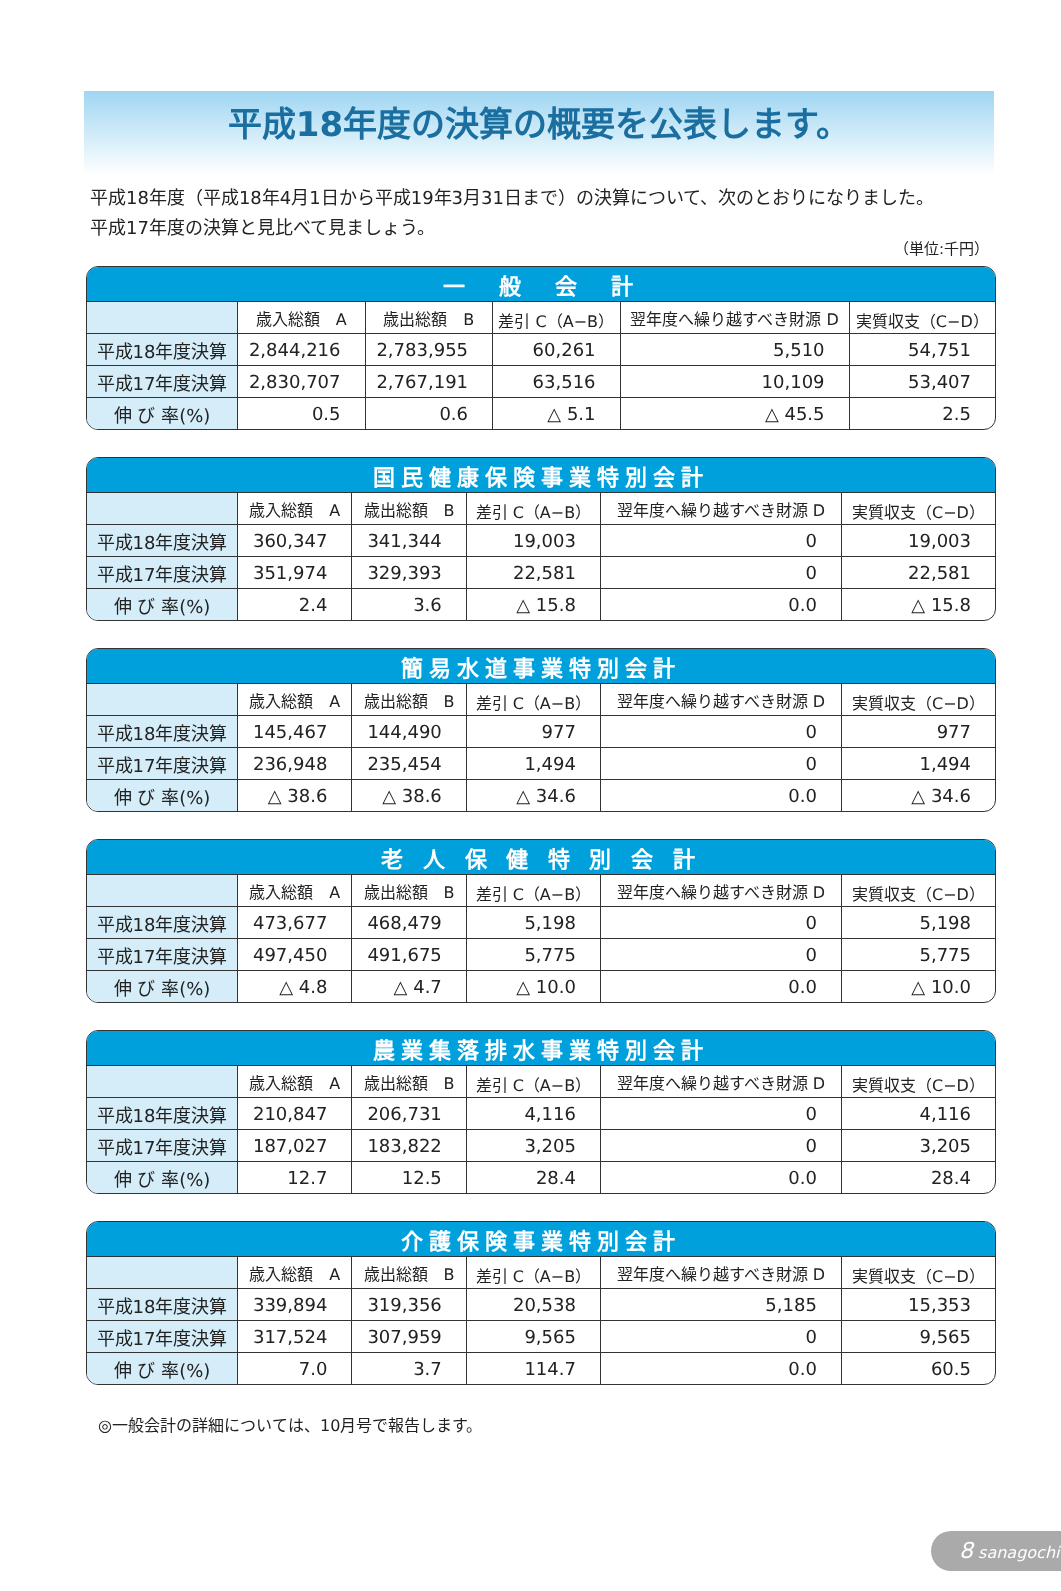平成18年度の決算の概要を公表します。
平成18年度（平成18年4月1日から平成19年3月31日まで）の決算について、次のとおりになりました。
平成17年度の決算と見比べて見ましょう。
（単位:千円）
| 一 般 会 計 | | | | | |
| --- | --- | --- | --- | --- | --- |
| | 歳入総額 A | 歳出総額 B | 差引 C（A−B） | 翌年度へ繰り越すべき財源 D | 実質収支（C−D） |
| 平成18年度決算 | 2,844,216 | 2,783,955 | 60,261 | 5,510 | 54,751 |
| 平成17年度決算 | 2,830,707 | 2,767,191 | 63,516 | 10,109 | 53,407 |
| 伸 び 率(%) | 0.5 | 0.6 | △ 5.1 | △ 45.5 | 2.5 |
| 国民健康保険事業特別会計 | | | | | |
| --- | --- | --- | --- | --- | --- |
| | 歳入総額 A | 歳出総額 B | 差引 C（A−B） | 翌年度へ繰り越すべき財源 D | 実質収支（C−D） |
| 平成18年度決算 | 360,347 | 341,344 | 19,003 | 0 | 19,003 |
| 平成17年度決算 | 351,974 | 329,393 | 22,581 | 0 | 22,581 |
| 伸 び 率(%) | 2.4 | 3.6 | △ 15.8 | 0.0 | △ 15.8 |
| 簡易水道事業特別会計 | | | | | |
| --- | --- | --- | --- | --- | --- |
| | 歳入総額 A | 歳出総額 B | 差引 C（A−B） | 翌年度へ繰り越すべき財源 D | 実質収支（C−D） |
| 平成18年度決算 | 145,467 | 144,490 | 977 | 0 | 977 |
| 平成17年度決算 | 236,948 | 235,454 | 1,494 | 0 | 1,494 |
| 伸 び 率(%) | △ 38.6 | △ 38.6 | △ 34.6 | 0.0 | △ 34.6 |
| 老 人 保 健 特 別 会 計 | | | | | |
| --- | --- | --- | --- | --- | --- |
| | 歳入総額 A | 歳出総額 B | 差引 C（A−B） | 翌年度へ繰り越すべき財源 D | 実質収支（C−D） |
| 平成18年度決算 | 473,677 | 468,479 | 5,198 | 0 | 5,198 |
| 平成17年度決算 | 497,450 | 491,675 | 5,775 | 0 | 5,775 |
| 伸 び 率(%) | △ 4.8 | △ 4.7 | △ 10.0 | 0.0 | △ 10.0 |
| 農業集落排水事業特別会計 | | | | | |
| --- | --- | --- | --- | --- | --- |
| | 歳入総額 A | 歳出総額 B | 差引 C（A−B） | 翌年度へ繰り越すべき財源 D | 実質収支（C−D） |
| 平成18年度決算 | 210,847 | 206,731 | 4,116 | 0 | 4,116 |
| 平成17年度決算 | 187,027 | 183,822 | 3,205 | 0 | 3,205 |
| 伸 び 率(%) | 12.7 | 12.5 | 28.4 | 0.0 | 28.4 |
| 介護保険事業特別会計 | | | | | |
| --- | --- | --- | --- | --- | --- |
| | 歳入総額 A | 歳出総額 B | 差引 C（A−B） | 翌年度へ繰り越すべき財源 D | 実質収支（C−D） |
| 平成18年度決算 | 339,894 | 319,356 | 20,538 | 5,185 | 15,353 |
| 平成17年度決算 | 317,524 | 307,959 | 9,565 | 0 | 9,565 |
| 伸 び 率(%) | 7.0 | 3.7 | 114.7 | 0.0 | 60.5 |
◎一般会計の詳細については、10月号で報告します。
8 sanagochi